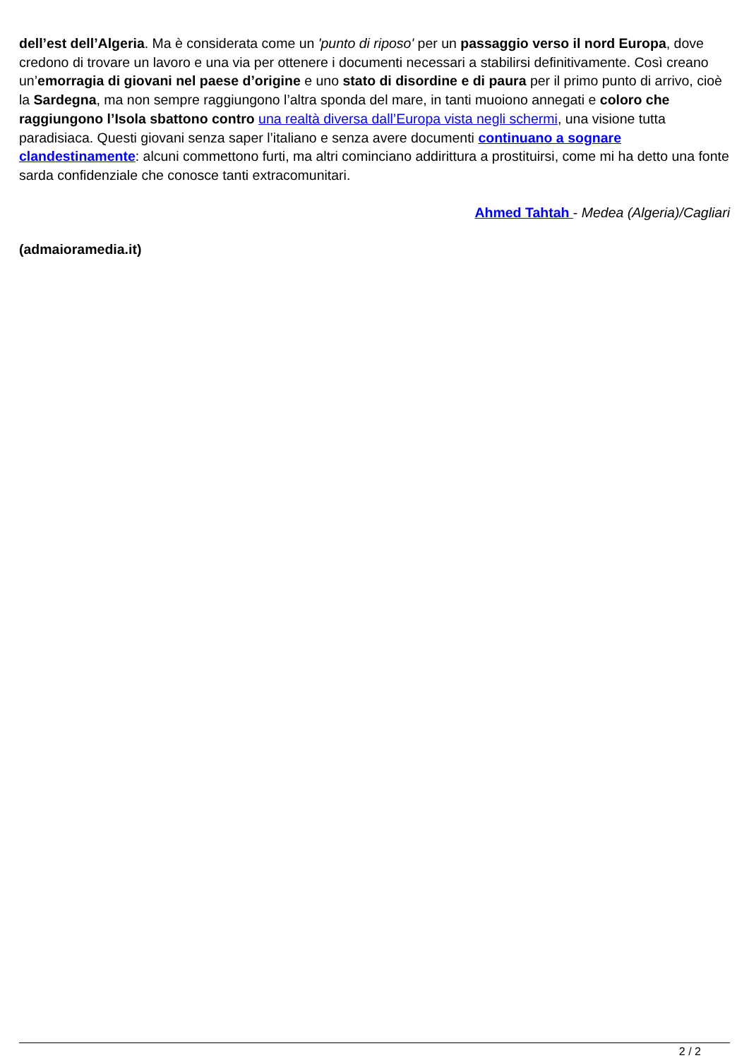dell’est dell’Algeria. Ma è considerata come un 'punto di riposo' per un passaggio verso il nord Europa, dove credono di trovare un lavoro e una via per ottenere i documenti necessari a stabilirsi definitivamente. Così creano un’emorragia di giovani nel paese d’origine e uno stato di disordine e di paura per il primo punto di arrivo, cioè la Sardegna, ma non sempre raggiungono l’altra sponda del mare, in tanti muoiono annegati e coloro che raggiungono l’Isola sbattono contro una realtà diversa dall’Europa vista negli schermi, una visione tutta paradisiaca. Questi giovani senza saper l’italiano e senza avere documenti continuano a sognare clandestinamente: alcuni commettono furti, ma altri cominciano addirittura a prostituirsi, come mi ha detto una fonte sarda confidenziale che conosce tanti extracomunitari.
Ahmed Tahtah - Medea (Algeria)/Cagliari
(admaioramedia.it)
2 / 2